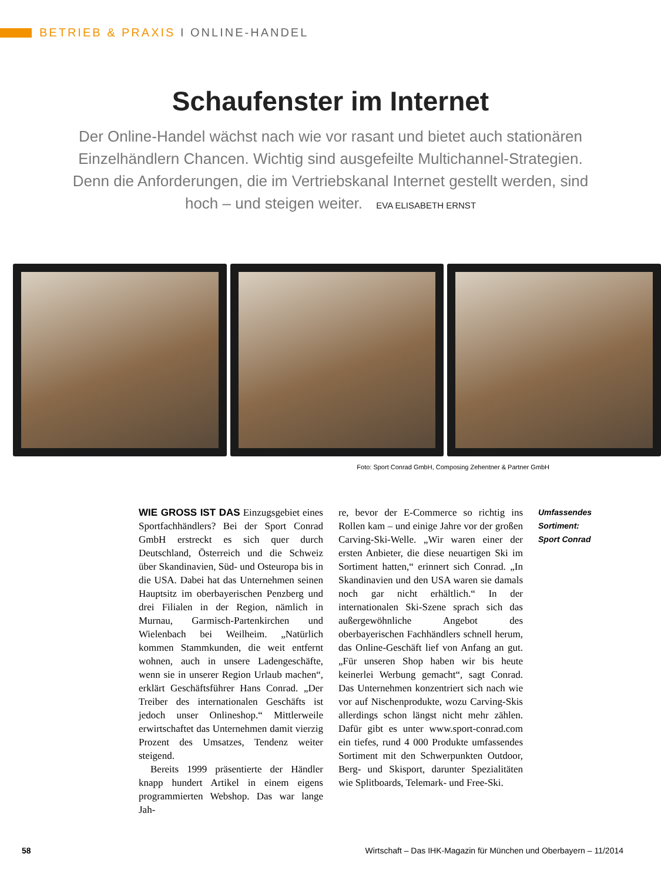BETRIEB & PRAXIS I ONLINE-HANDEL
Schaufenster im Internet
Der Online-Handel wächst nach wie vor rasant und bietet auch stationären Einzelhändlern Chancen. Wichtig sind ausgefeilte Multichannel-Strategien. Denn die Anforderungen, die im Vertriebskanal Internet gestellt werden, sind hoch – und steigen weiter. EVA ELISABETH ERNST
Foto: Sport Conrad GmbH, Composing Zehentner & Partner GmbH
WIE GROSS IST DAS Einzugsgebiet eines Sportfachhändlers? Bei der Sport Conrad GmbH erstreckt es sich quer durch Deutschland, Österreich und die Schweiz über Skandinavien, Süd- und Osteuropa bis in die USA. Dabei hat das Unternehmen seinen Hauptsitz im oberbayerischen Penzberg und drei Filialen in der Region, nämlich in Murnau, Garmisch-Partenkirchen und Wielenbach bei Weilheim. „Natürlich kommen Stammkunden, die weit entfernt wohnen, auch in unsere Ladengeschäfte, wenn sie in unserer Region Urlaub machen“, erklärt Geschäftsführer Hans Conrad. „Der Treiber des internationalen Geschäfts ist jedoch unser Onlineshop.“ Mittlerweile erwirtschaftet das Unternehmen damit vierzig Prozent des Umsatzes, Tendenz weiter steigend.
Bereits 1999 präsentierte der Händler knapp hundert Artikel in einem eigens programmierten Webshop. Das war lange Jah-
re, bevor der E-Commerce so richtig ins Rollen kam – und einige Jahre vor der großen Carving-Ski-Welle. „Wir waren einer der ersten Anbieter, die diese neuartigen Ski im Sortiment hatten,“ erinnert sich Conrad. „In Skandinavien und den USA waren sie damals noch gar nicht erhältlich.“ In der internationalen Ski-Szene sprach sich das außergewöhnliche Angebot des oberbayerischen Fachhändlers schnell herum, das Online-Geschäft lief von Anfang an gut. „Für unseren Shop haben wir bis heute keinerlei Werbung gemacht“, sagt Conrad. Das Unternehmen konzentriert sich nach wie vor auf Nischenprodukte, wozu Carving-Skis allerdings schon längst nicht mehr zählen. Dafür gibt es unter www.sport-conrad.com ein tiefes, rund 4 000 Produkte umfassendes Sortiment mit den Schwerpunkten Outdoor, Berg- und Skisport, darunter Spezialitäten wie Splitboards, Telemark- und Free-Ski.
Umfassendes Sortiment:
Sport Conrad
58 Wirtschaft – Das IHK-Magazin für München und Oberbayern – 11/2014